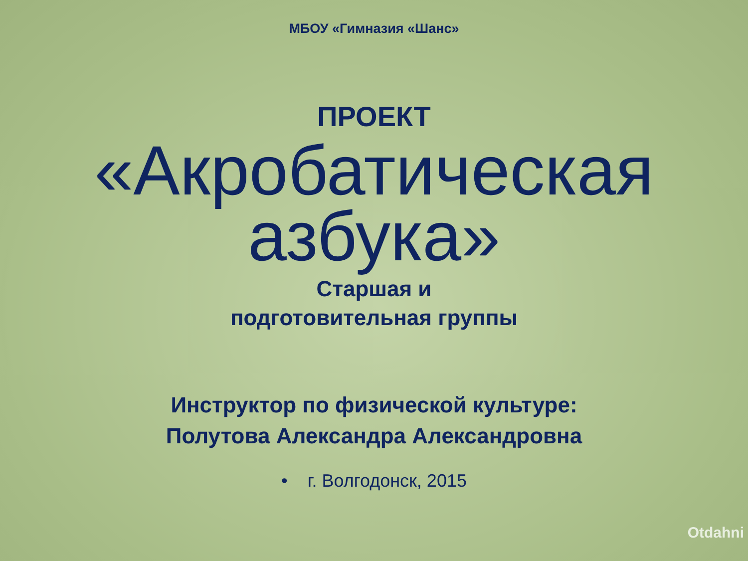МБОУ «Гимназия «Шанс»
ПРОЕКТ
«Акробатическая
азбука»
Старшая и
подготовительная группы
Инструктор по физической культуре:
Полутова Александра Александровна
• г. Волгодонск, 2015
Otdahni